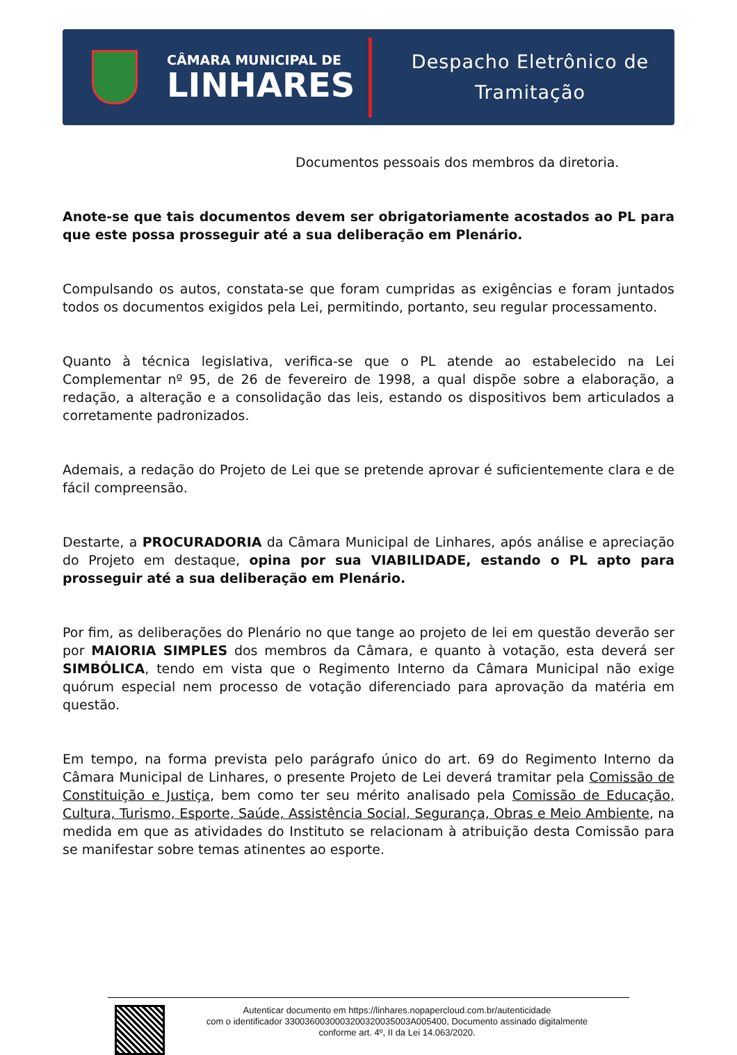CÂMARA MUNICIPAL DE
LINHARES
Despacho Eletrônico de
Tramitação
Documentos pessoais dos membros da diretoria.
Anote-se que tais documentos devem ser obrigatoriamente acostados ao PL para que este possa prosseguir até a sua deliberação em Plenário.
Compulsando os autos, constata-se que foram cumpridas as exigências e foram juntados todos os documentos exigidos pela Lei, permitindo, portanto, seu regular processamento.
Quanto à técnica legislativa, verifica-se que o PL atende ao estabelecido na Lei Complementar nº 95, de 26 de fevereiro de 1998, a qual dispõe sobre a elaboração, a redação, a alteração e a consolidação das leis, estando os dispositivos bem articulados a corretamente padronizados.
Ademais, a redação do Projeto de Lei que se pretende aprovar é suficientemente clara e de fácil compreensão.
Destarte, a PROCURADORIA da Câmara Municipal de Linhares, após análise e apreciação do Projeto em destaque, opina por sua VIABILIDADE, estando o PL apto para prosseguir até a sua deliberação em Plenário.
Por fim, as deliberações do Plenário no que tange ao projeto de lei em questão deverão ser por MAIORIA SIMPLES dos membros da Câmara, e quanto à votação, esta deverá ser SIMBÓLICA, tendo em vista que o Regimento Interno da Câmara Municipal não exige quórum especial nem processo de votação diferenciado para aprovação da matéria em questão.
Em tempo, na forma prevista pelo parágrafo único do art. 69 do Regimento Interno da Câmara Municipal de Linhares, o presente Projeto de Lei deverá tramitar pela Comissão de Constituição e Justiça, bem como ter seu mérito analisado pela Comissão de Educação, Cultura, Turismo, Esporte, Saúde, Assistência Social, Segurança, Obras e Meio Ambiente, na medida em que as atividades do Instituto se relacionam à atribuição desta Comissão para se manifestar sobre temas atinentes ao esporte.
Autenticar documento em https://linhares.nopapercloud.com.br/autenticidade
com o identificador 3300360030003200320035003A005400, Documento assinado digitalmente
conforme art. 4º, II da Lei 14.063/2020.